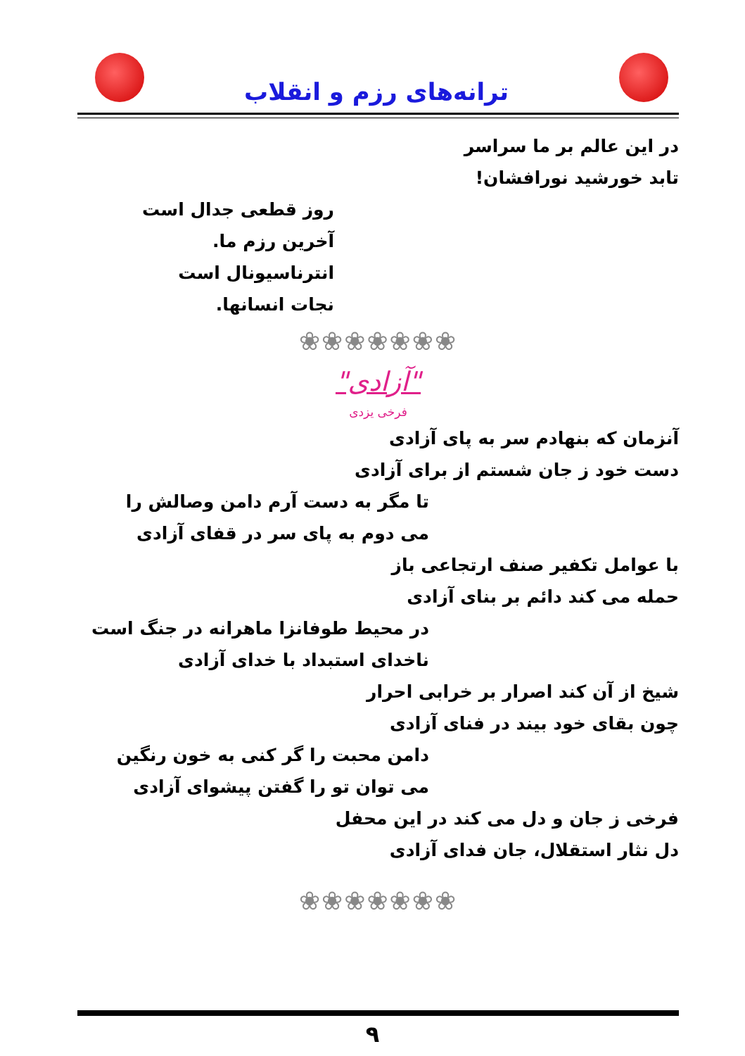ترانه‌های رزم و انقلاب
در این عالم بر ما سراسر
تابد خورشید نورافشان!
روز قطعی جدال است
آخرین رزم ما.
انترناسیونال است
نجات انسانها.
❀❀❀❀❀❀❀
"آزادی"
فرخی یزدی
آنزمان که بنهادم سر به پای آزادی
دست خود ز جان شستم از برای آزادی
تا مگر به دست آرم دامن وصالش را
می دوم به پای سر در قفای آزادی
با عوامل تکفیر صنف ارتجاعی باز
حمله می کند دائم بر بنای آزادی
در محیط طوفانزا ماهرانه در جنگ است
ناخدای استبداد با خدای آزادی
شیخ از آن کند اصرار بر خرابی احرار
چون بقای خود بیند در فنای آزادی
دامن محبت را گر کنی به خون رنگین
می توان تو را گفتن پیشوای آزادی
فرخی ز جان و دل می کند در این محفل
دل نثار استقلال، جان فدای آزادی
❀❀❀❀❀❀❀
۹